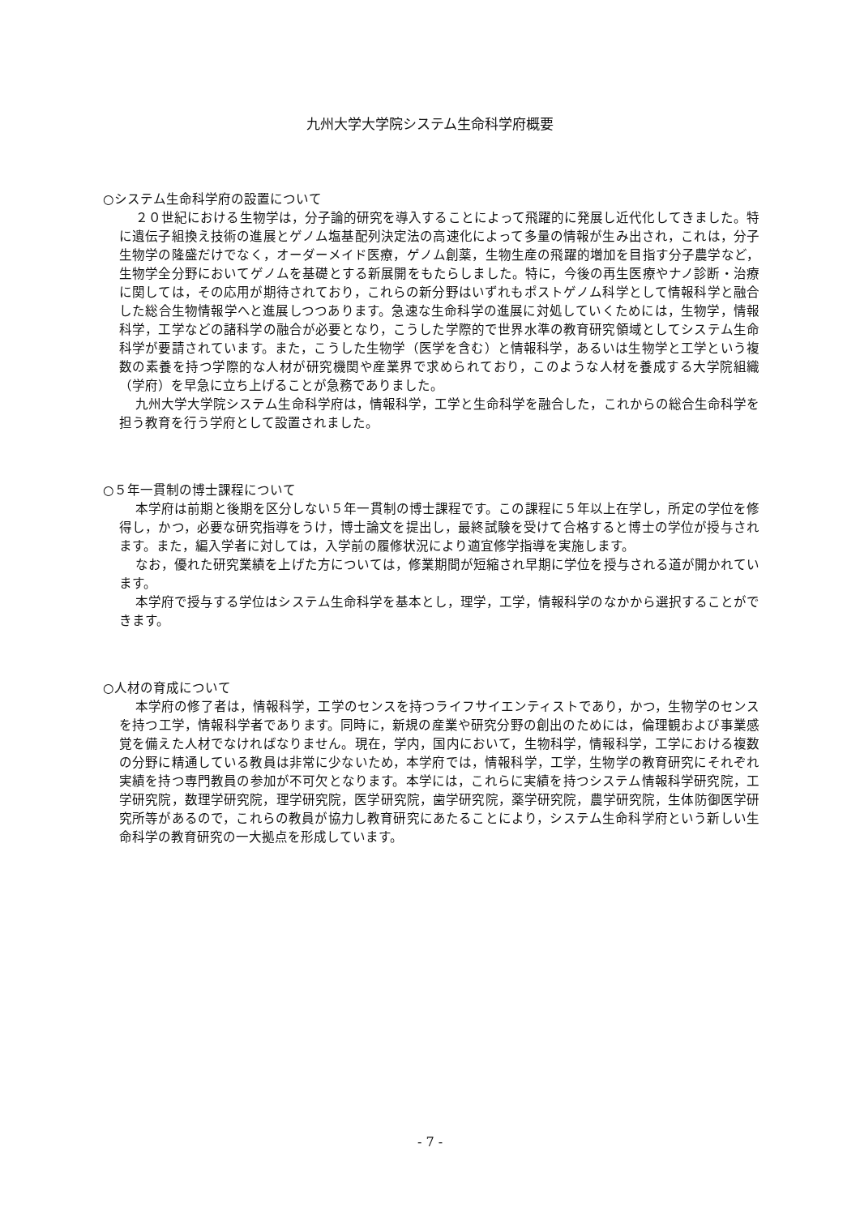九州大学大学院システム生命科学府概要
○システム生命科学府の設置について
２０世紀における生物学は，分子論的研究を導入することによって飛躍的に発展し近代化してきました。特に遺伝子組換え技術の進展とゲノム塩基配列決定法の高速化によって多量の情報が生み出され，これは，分子生物学の隆盛だけでなく，オーダーメイド医療，ゲノム創薬，生物生産の飛躍的増加を目指す分子農学など，生物学全分野においてゲノムを基礎とする新展開をもたらしました。特に，今後の再生医療やナノ診断・治療に関しては，その応用が期待されており，これらの新分野はいずれもポストゲノム科学として情報科学と融合した総合生物情報学へと進展しつつあります。急速な生命科学の進展に対処していくためには，生物学，情報科学，工学などの諸科学の融合が必要となり，こうした学際的で世界水準の教育研究領域としてシステム生命科学が要請されています。また，こうした生物学（医学を含む）と情報科学，あるいは生物学と工学という複数の素養を持つ学際的な人材が研究機関や産業界で求められており，このような人材を養成する大学院組織（学府）を早急に立ち上げることが急務でありました。
九州大学大学院システム生命科学府は，情報科学，工学と生命科学を融合した，これからの総合生命科学を担う教育を行う学府として設置されました。
○５年一貫制の博士課程について
本学府は前期と後期を区分しない５年一貫制の博士課程です。この課程に５年以上在学し，所定の学位を修得し，かつ，必要な研究指導をうけ，博士論文を提出し，最終試験を受けて合格すると博士の学位が授与されます。また，編入学者に対しては，入学前の履修状況により適宜修学指導を実施します。
なお，優れた研究業績を上げた方については，修業期間が短縮され早期に学位を授与される道が開かれています。
本学府で授与する学位はシステム生命科学を基本とし，理学，工学，情報科学のなかから選択することができます。
○人材の育成について
本学府の修了者は，情報科学，工学のセンスを持つライフサイエンティストであり，かつ，生物学のセンスを持つ工学，情報科学者であります。同時に，新規の産業や研究分野の創出のためには，倫理観および事業感覚を備えた人材でなければなりません。現在，学内，国内において，生物科学，情報科学，工学における複数の分野に精通している教員は非常に少ないため，本学府では，情報科学，工学，生物学の教育研究にそれぞれ実績を持つ専門教員の参加が不可欠となります。本学には，これらに実績を持つシステム情報科学研究院，工学研究院，数理学研究院，理学研究院，医学研究院，歯学研究院，薬学研究院，農学研究院，生体防御医学研究所等があるので，これらの教員が協力し教育研究にあたることにより，システム生命科学府という新しい生命科学の教育研究の一大拠点を形成しています。
- 7 -